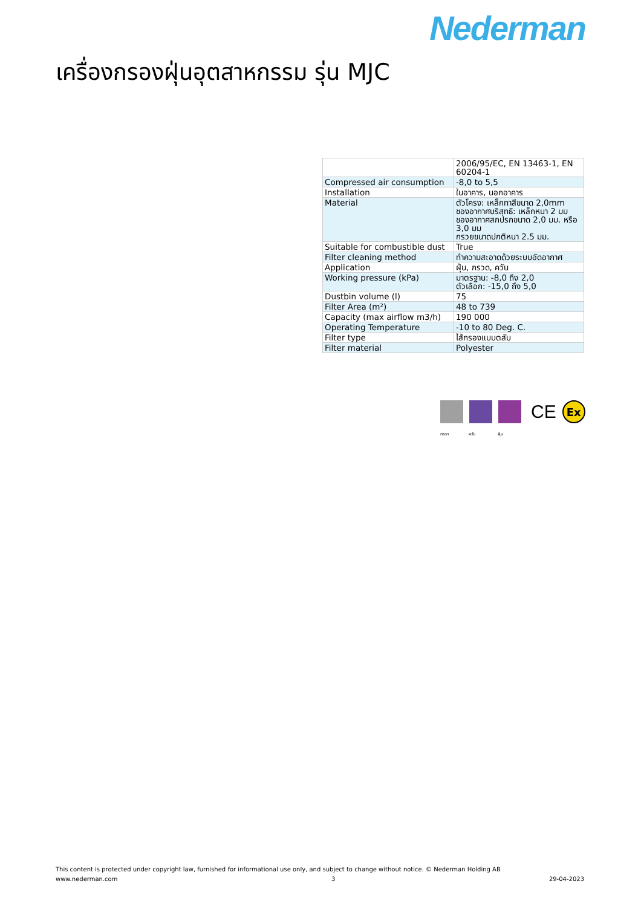Nederman
เครื่องกรองฝุ่นอุตสาหกรรม รุ่น MJC
| | 2006/95/EC, EN 13463-1, EN 60204-1 |
| Compressed air consumption | -8,0 to 5,5 |
| Installation | ในอาคาร, นอกอาคาร |
| Material | ตัวโครง: เหล็กทาสีขนาด 2,0mm ชองอากาศบริสุทธิ: เหล็กหนา 2 มม ชองอากาศสกปรกขนาด 2,0 มม. หรือ 3,0 มม กรวยขนาดปกติหนา 2.5 มม. |
| Suitable for combustible dust | True |
| Filter cleaning method | ทำความสะอาดด้วยระบบอัดอากาศ |
| Application | ฝุ่น, กรวด, ควัน |
| Working pressure (kPa) | มาตรฐาน: -8,0 ถึง 2,0 ตัวเลือก: -15,0 ถึง 5,0 |
| Dustbin volume (l) | 75 |
| Filter Area (m²) | 48 to 739 |
| Capacity (max airflow m3/h) | 190 000 |
| Operating Temperature | -10 to 80 Deg. C. |
| Filter type | ไส้กรองแบบตลับ |
| Filter material | Polyester |
CE
Ex
กรวด ควัน ฝุ่น
This content is protected under copyright law, furnished for informational use only, and subject to change without notice. © Nederman Holding AB
www.nederman.com 3 29-04-2023